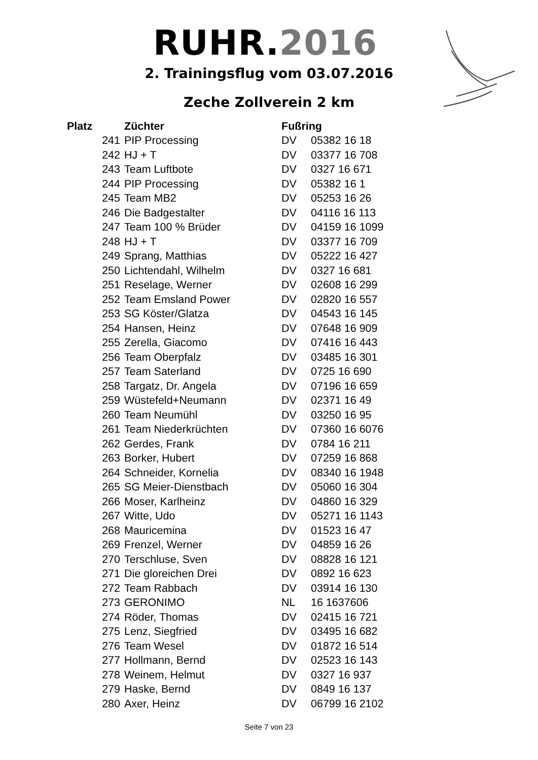RUHR.2016
2. Trainingsflug vom 03.07.2016
Zeche Zollverein 2 km
| Platz | Züchter | Fußring | |
| --- | --- | --- | --- |
| 241 | PIP Processing | DV | 05382 16 18 |
| 242 | HJ + T | DV | 03377 16 708 |
| 243 | Team Luftbote | DV | 0327 16 671 |
| 244 | PIP Processing | DV | 05382 16 1 |
| 245 | Team MB2 | DV | 05253 16 26 |
| 246 | Die Badgestalter | DV | 04116 16 113 |
| 247 | Team 100 % Brüder | DV | 04159 16 1099 |
| 248 | HJ + T | DV | 03377 16 709 |
| 249 | Sprang, Matthias | DV | 05222 16 427 |
| 250 | Lichtendahl, Wilhelm | DV | 0327 16 681 |
| 251 | Reselage, Werner | DV | 02608 16 299 |
| 252 | Team Emsland Power | DV | 02820 16 557 |
| 253 | SG Köster/Glatza | DV | 04543 16 145 |
| 254 | Hansen, Heinz | DV | 07648 16 909 |
| 255 | Zerella, Giacomo | DV | 07416 16 443 |
| 256 | Team Oberpfalz | DV | 03485 16 301 |
| 257 | Team Saterland | DV | 0725 16 690 |
| 258 | Targatz, Dr. Angela | DV | 07196 16 659 |
| 259 | Wüstefeld+Neumann | DV | 02371 16 49 |
| 260 | Team Neumühl | DV | 03250 16 95 |
| 261 | Team Niederkrüchten | DV | 07360 16 6076 |
| 262 | Gerdes, Frank | DV | 0784 16 211 |
| 263 | Borker, Hubert | DV | 07259 16 868 |
| 264 | Schneider, Kornelia | DV | 08340 16 1948 |
| 265 | SG Meier-Dienstbach | DV | 05060 16 304 |
| 266 | Moser, Karlheinz | DV | 04860 16 329 |
| 267 | Witte, Udo | DV | 05271 16 1143 |
| 268 | Mauricemina | DV | 01523 16 47 |
| 269 | Frenzel, Werner | DV | 04859 16 26 |
| 270 | Terschluse, Sven | DV | 08828 16 121 |
| 271 | Die gloreichen Drei | DV | 0892 16 623 |
| 272 | Team Rabbach | DV | 03914 16 130 |
| 273 | GERONIMO | NL | 16 1637606 |
| 274 | Röder, Thomas | DV | 02415 16 721 |
| 275 | Lenz, Siegfried | DV | 03495 16 682 |
| 276 | Team Wesel | DV | 01872 16 514 |
| 277 | Hollmann, Bernd | DV | 02523 16 143 |
| 278 | Weinem, Helmut | DV | 0327 16 937 |
| 279 | Haske, Bernd | DV | 0849 16 137 |
| 280 | Axer, Heinz | DV | 06799 16 2102 |
Seite 7 von 23